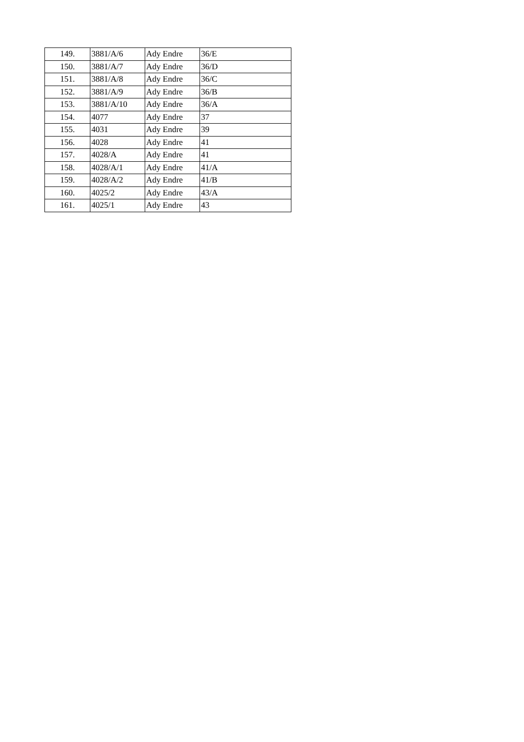| 149. | 3881/A/6 | Ady Endre | 36/E |
| 150. | 3881/A/7 | Ady Endre | 36/D |
| 151. | 3881/A/8 | Ady Endre | 36/C |
| 152. | 3881/A/9 | Ady Endre | 36/B |
| 153. | 3881/A/10 | Ady Endre | 36/A |
| 154. | 4077 | Ady Endre | 37 |
| 155. | 4031 | Ady Endre | 39 |
| 156. | 4028 | Ady Endre | 41 |
| 157. | 4028/A | Ady Endre | 41 |
| 158. | 4028/A/1 | Ady Endre | 41/A |
| 159. | 4028/A/2 | Ady Endre | 41/B |
| 160. | 4025/2 | Ady Endre | 43/A |
| 161. | 4025/1 | Ady Endre | 43 |